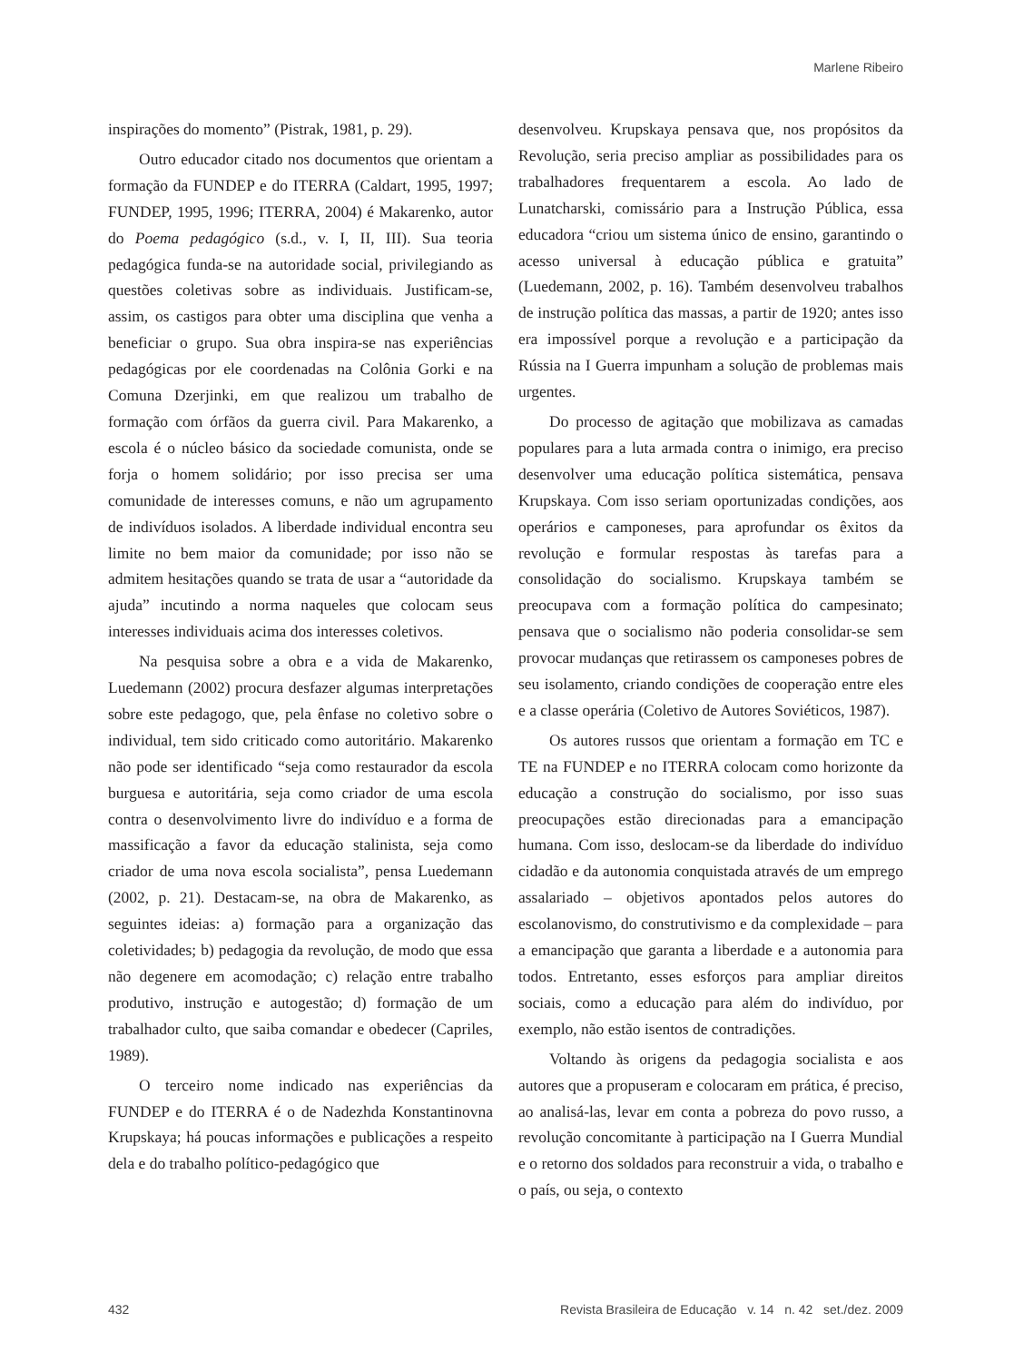Marlene Ribeiro
inspirações do momento” (Pistrak, 1981, p. 29).
Outro educador citado nos documentos que orientam a formação da FUNDEP e do ITERRA (Caldart, 1995, 1997; FUNDEP, 1995, 1996; ITERRA, 2004) é Makarenko, autor do Poema pedagógico (s.d., v. I, II, III). Sua teoria pedagógica funda-se na autoridade social, privilegiando as questões coletivas sobre as individuais. Justificam-se, assim, os castigos para obter uma disciplina que venha a beneficiar o grupo. Sua obra inspira-se nas experiências pedagógicas por ele coordenadas na Colônia Gorki e na Comuna Dzerjinki, em que realizou um trabalho de formação com órfãos da guerra civil. Para Makarenko, a escola é o núcleo básico da sociedade comunista, onde se forja o homem solidário; por isso precisa ser uma comunidade de interesses comuns, e não um agrupamento de indivíduos isolados. A liberdade individual encontra seu limite no bem maior da comunidade; por isso não se admitem hesitações quando se trata de usar a “autoridade da ajuda” incutindo a norma naqueles que colocam seus interesses individuais acima dos interesses coletivos.
Na pesquisa sobre a obra e a vida de Makarenko, Luedemann (2002) procura desfazer algumas interpretações sobre este pedagogo, que, pela ênfase no coletivo sobre o individual, tem sido criticado como autoritário. Makarenko não pode ser identificado “seja como restaurador da escola burguesa e autoritária, seja como criador de uma escola contra o desenvolvimento livre do indivíduo e a forma de massificação a favor da educação stalinista, seja como criador de uma nova escola socialista”, pensa Luedemann (2002, p. 21). Destacam-se, na obra de Makarenko, as seguintes ideias: a) formação para a organização das coletividades; b) pedagogia da revolução, de modo que essa não degenere em acomodação; c) relação entre trabalho produtivo, instrução e autogestão; d) formação de um trabalhador culto, que saiba comandar e obedecer (Capriles, 1989).
O terceiro nome indicado nas experiências da FUNDEP e do ITERRA é o de Nadezhda Konstantinovna Krupskaya; há poucas informações e publicações a respeito dela e do trabalho político-pedagógico que
desenvolveu. Krupskaya pensava que, nos propósitos da Revolução, seria preciso ampliar as possibilidades para os trabalhadores frequentarem a escola. Ao lado de Lunatcharski, comissário para a Instrução Pública, essa educadora “criou um sistema único de ensino, garantindo o acesso universal à educação pública e gratuita” (Luedemann, 2002, p. 16). Também desenvolveu trabalhos de instrução política das massas, a partir de 1920; antes isso era impossível porque a revolução e a participação da Rússia na I Guerra impunham a solução de problemas mais urgentes.
Do processo de agitação que mobilizava as camadas populares para a luta armada contra o inimigo, era preciso desenvolver uma educação política sistemática, pensava Krupskaya. Com isso seriam oportunizadas condições, aos operários e camponeses, para aprofundar os êxitos da revolução e formular respostas às tarefas para a consolidação do socialismo. Krupskaya também se preocupava com a formação política do campesinato; pensava que o socialismo não poderia consolidar-se sem provocar mudanças que retirassem os camponeses pobres de seu isolamento, criando condições de cooperação entre eles e a classe operária (Coletivo de Autores Soviéticos, 1987).
Os autores russos que orientam a formação em TC e TE na FUNDEP e no ITERRA colocam como horizonte da educação a construção do socialismo, por isso suas preocupações estão direcionadas para a emancipação humana. Com isso, deslocam-se da liberdade do indivíduo cidadão e da autonomia conquistada através de um emprego assalariado – objetivos apontados pelos autores do escolanovismo, do construtivismo e da complexidade – para a emancipação que garanta a liberdade e a autonomia para todos. Entretanto, esses esforços para ampliar direitos sociais, como a educação para além do indivíduo, por exemplo, não estão isentos de contradições.
Voltando às origens da pedagogia socialista e aos autores que a propuseram e colocaram em prática, é preciso, ao analisá-las, levar em conta a pobreza do povo russo, a revolução concomitante à participação na I Guerra Mundial e o retorno dos soldados para reconstruir a vida, o trabalho e o país, ou seja, o contexto
432 Revista Brasileira de Educação v. 14 n. 42 set./dez. 2009